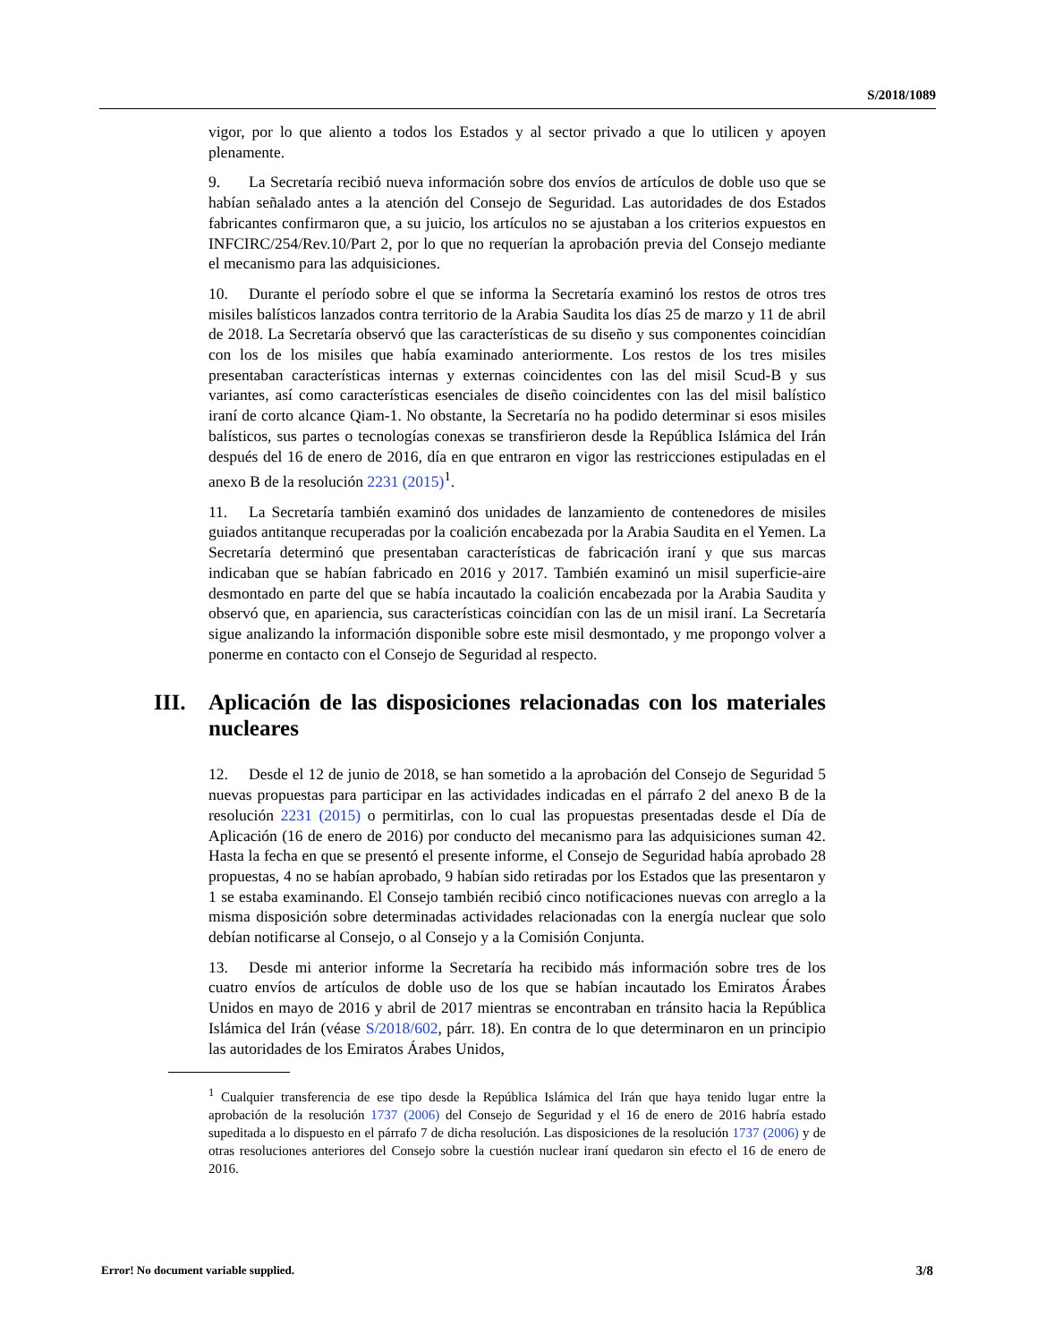S/2018/1089
vigor, por lo que aliento a todos los Estados y al sector privado a que lo utilicen y apoyen plenamente.
9. La Secretaría recibió nueva información sobre dos envíos de artículos de doble uso que se habían señalado antes a la atención del Consejo de Seguridad. Las autoridades de dos Estados fabricantes confirmaron que, a su juicio, los artículos no se ajustaban a los criterios expuestos en INFCIRC/254/Rev.10/Part 2, por lo que no requerían la aprobación previa del Consejo mediante el mecanismo para las adquisiciones.
10. Durante el período sobre el que se informa la Secretaría examinó los restos de otros tres misiles balísticos lanzados contra territorio de la Arabia Saudita los días 25 de marzo y 11 de abril de 2018. La Secretaría observó que las características de su diseño y sus componentes coincidían con los de los misiles que había examinado anteriormente. Los restos de los tres misiles presentaban características internas y externas coincidentes con las del misil Scud-B y sus variantes, así como características esenciales de diseño coincidentes con las del misil balístico iraní de corto alcance Qiam-1. No obstante, la Secretaría no ha podido determinar si esos misiles balísticos, sus partes o tecnologías conexas se transfirieron desde la República Islámica del Irán después del 16 de enero de 2016, día en que entraron en vigor las restricciones estipuladas en el anexo B de la resolución 2231 (2015)<sup>1</sup>.
11. La Secretaría también examinó dos unidades de lanzamiento de contenedores de misiles guiados antitanque recuperadas por la coalición encabezada por la Arabia Saudita en el Yemen. La Secretaría determinó que presentaban características de fabricación iraní y que sus marcas indicaban que se habían fabricado en 2016 y 2017. También examinó un misil superficie-aire desmontado en parte del que se había incautado la coalición encabezada por la Arabia Saudita y observó que, en apariencia, sus características coincidían con las de un misil iraní. La Secretaría sigue analizando la información disponible sobre este misil desmontado, y me propongo volver a ponerme en contacto con el Consejo de Seguridad al respecto.
III. Aplicación de las disposiciones relacionadas con los materiales nucleares
12. Desde el 12 de junio de 2018, se han sometido a la aprobación del Consejo de Seguridad 5 nuevas propuestas para participar en las actividades indicadas en el párrafo 2 del anexo B de la resolución 2231 (2015) o permitirlas, con lo cual las propuestas presentadas desde el Día de Aplicación (16 de enero de 2016) por conducto del mecanismo para las adquisiciones suman 42. Hasta la fecha en que se presentó el presente informe, el Consejo de Seguridad había aprobado 28 propuestas, 4 no se habían aprobado, 9 habían sido retiradas por los Estados que las presentaron y 1 se estaba examinando. El Consejo también recibió cinco notificaciones nuevas con arreglo a la misma disposición sobre determinadas actividades relacionadas con la energía nuclear que solo debían notificarse al Consejo, o al Consejo y a la Comisión Conjunta.
13. Desde mi anterior informe la Secretaría ha recibido más información sobre tres de los cuatro envíos de artículos de doble uso de los que se habían incautado los Emiratos Árabes Unidos en mayo de 2016 y abril de 2017 mientras se encontraban en tránsito hacia la República Islámica del Irán (véase S/2018/602, párr. 18). En contra de lo que determinaron en un principio las autoridades de los Emiratos Árabes Unidos,
<sup>1</sup> Cualquier transferencia de ese tipo desde la República Islámica del Irán que haya tenido lugar entre la aprobación de la resolución 1737 (2006) del Consejo de Seguridad y el 16 de enero de 2016 habría estado supeditada a lo dispuesto en el párrafo 7 de dicha resolución. Las disposiciones de la resolución 1737 (2006) y de otras resoluciones anteriores del Consejo sobre la cuestión nuclear iraní quedaron sin efecto el 16 de enero de 2016.
Error! No document variable supplied. 3/8